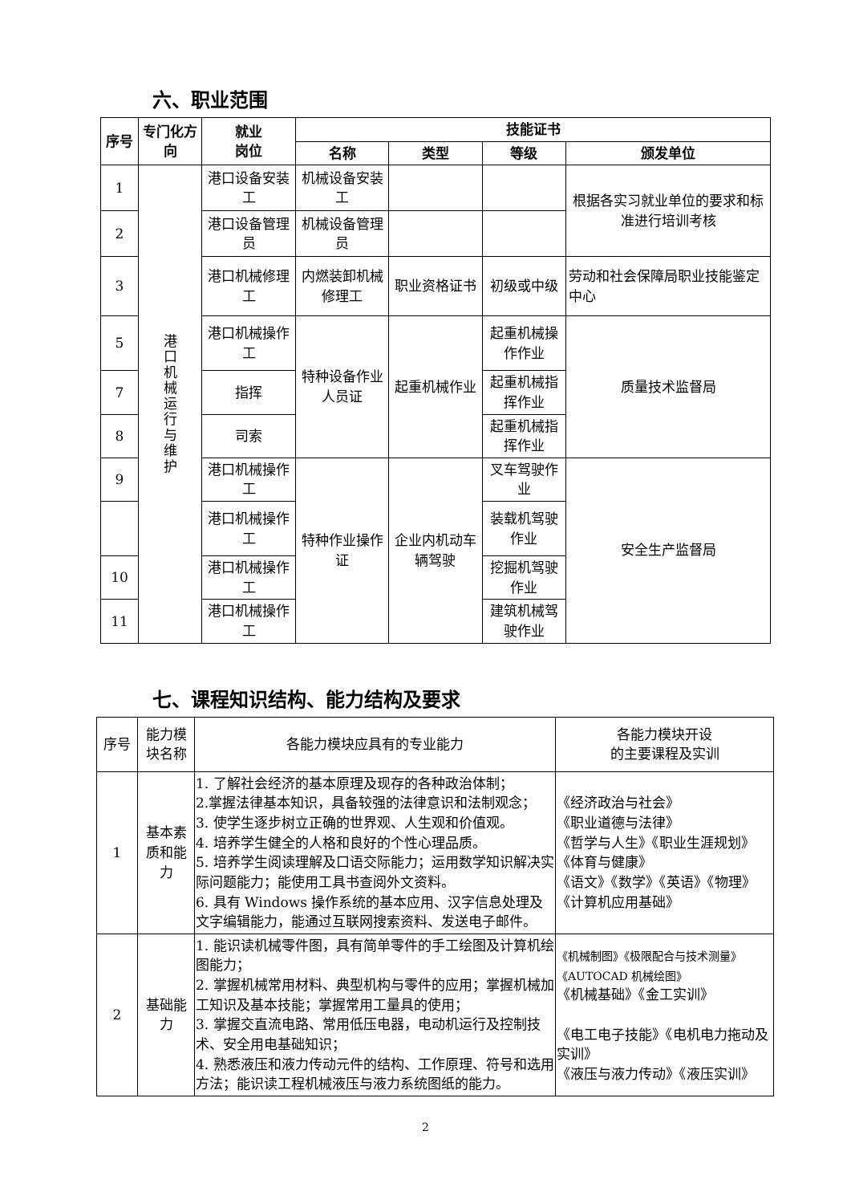六、职业范围
| 序号 | 专门化方向 | 就业 岗位 | 技能证书 | | | |
| --- | --- | --- | --- | --- | --- | --- |
| | | | 名称 | 类型 | 等级 | 颁发单位 |
| 1 | 港口机械运行与维护 | 港口设备安装工 | 机械设备安装工 | | | 根据各实习就业单位的要求和标准进行培训考核 |
| 2 | | 港口设备管理员 | 机械设备管理员 | | | |
| 3 | | 港口机械修理工 | 内燃装卸机械修理工 | 职业资格证书 | 初级或中级 | 劳动和社会保障局职业技能鉴定中心 |
| 5 | | 港口机械操作工 | 特种设备作业人员证 | 起重机械作业 | 起重机械操作作业 | 质量技术监督局 |
| 7 | | 指挥 | | | 起重机械指挥作业 | |
| 8 | | 司索 | | | 起重机械指挥作业 | |
| 9 | | 港口机械操作工 | 特种作业操作证 | 企业内机动车辆驾驶 | 叉车驾驶作业 | 安全生产监督局 |
| | | 港口机械操作工 | | | 装载机驾驶作业 | |
| 10 | | 港口机械操作工 | | | 挖掘机驾驶作业 | |
| 11 | | 港口机械操作工 | | | 建筑机械驾驶作业 | |
七、课程知识结构、能力结构及要求
| 序号 | 能力模块名称 | 各能力模块应具有的专业能力 | 各能力模块开设 的主要课程及实训 |
| 1 | 基本素质和能力 | 1. 了解社会经济的基本原理及现存的各种政治体制； 2.掌握法律基本知识，具备较强的法律意识和法制观念； 3. 使学生逐步树立正确的世界观、人生观和价值观。 4. 培养学生健全的人格和良好的个性心理品质。 5. 培养学生阅读理解及口语交际能力；运用数学知识解决实际问题能力；能使用工具书查阅外文资料。 6. 具有 Windows 操作系统的基本应用、汉字信息处理及文字编辑能力，能通过互联网搜索资料、发送电子邮件。 | 《经济政治与社会》 《职业道德与法律》 《哲学与人生》《职业生涯规划》 《体育与健康》 《语文》《数学》《英语》《物理》 《计算机应用基础》 |
| 2 | 基础能力 | 1. 能识读机械零件图，具有简单零件的手工绘图及计算机绘图能力； 2. 掌握机械常用材料、典型机构与零件的应用；掌握机械加工知识及基本技能；掌握常用工量具的使用； 3. 掌握交直流电路、常用低压电器，电动机运行及控制技术、安全用电基础知识； 4. 熟悉液压和液力传动元件的结构、工作原理、符号和选用方法；能识读工程机械液压与液力系统图纸的能力。 | 《机械制图》《极限配合与技术测量》 《AUTOCAD 机械绘图》 《机械基础》《金工实训》 《电工电子技能》《电机电力拖动及实训》 《液压与液力传动》《液压实训》 |
2